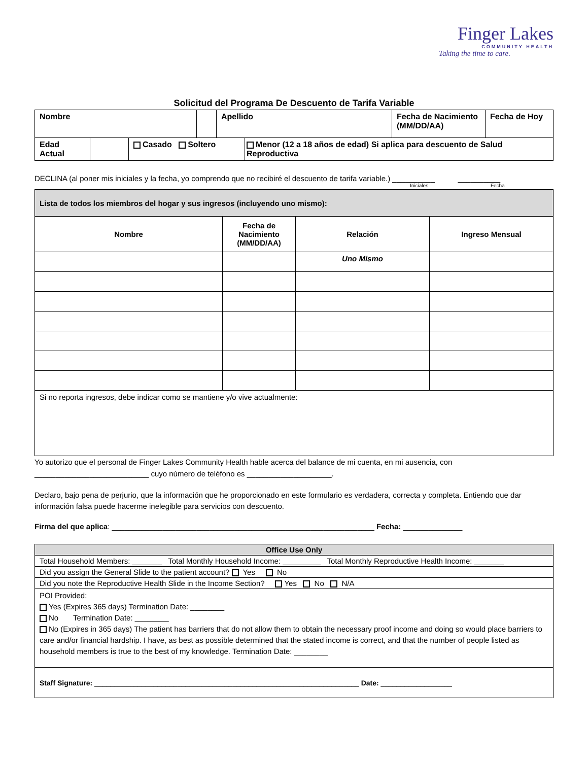Finger Lakes
COMMUNITY HEALTH
Taking the time to care.
Solicitud del Programa De Descuento de Tarifa Variable
| Nombre | | Apellido | Fecha de Nacimiento (MM/DD/AA) | Fecha de Hoy |
| Edad Actual | | Casado Soltero | Menor (12 a 18 años de edad) Si aplica para descuento de Salud Reproductiva |
DECLINA (al poner mis iniciales y la fecha, yo comprendo que no recibiré el descuento de tarifa variable.) __________ __________
Iniciales Fecha
| Lista de todos los miembros del hogar y sus ingresos (incluyendo uno mismo): | | | |
| Nombre | Fecha de Nacimiento (MM/DD/AA) | Relación | Ingreso Mensual |
| | | Uno Mismo | |
| Si no reporta ingresos, debe indicar como se mantiene y/o vive actualmente: | | | |
Yo autorizo que el personal de Finger Lakes Community Health hable acerca del balance de mi cuenta, en mi ausencia, con
___________________________ cuyo número de teléfono es ____________________.
Declaro, bajo pena de perjurio, que la información que he proporcionado en este formulario es verdadera, correcta y completa. Entiendo que dar información falsa puede hacerme inelegible para servicios con descuento.
Firma del que aplica: ______________________________________________________________ Fecha: ______________
| Office Use Only |
| Total Household Members: _______ Total Monthly Household Income: _________ Total Monthly Reproductive Health Income: _______ |
| Did you assign the General Slide to the patient account? Yes No |
| Did you note the Reproductive Health Slide in the Income Section? Yes No N/A |
| POI Provided: Yes (Expires 365 days) Termination Date: ________ No Termination Date: ________ No (Expires in 365 days) The patient has barriers that do not allow them to obtain the necessary proof income and doing so would place barriers to care and/or financial hardship. I have, as best as possible determined that the stated income is correct, and that the number of people listed as household members is true to the best of my knowledge. Termination Date: ________ |
| Staff Signature: ___________________________________________________________________ Date: __________________ |